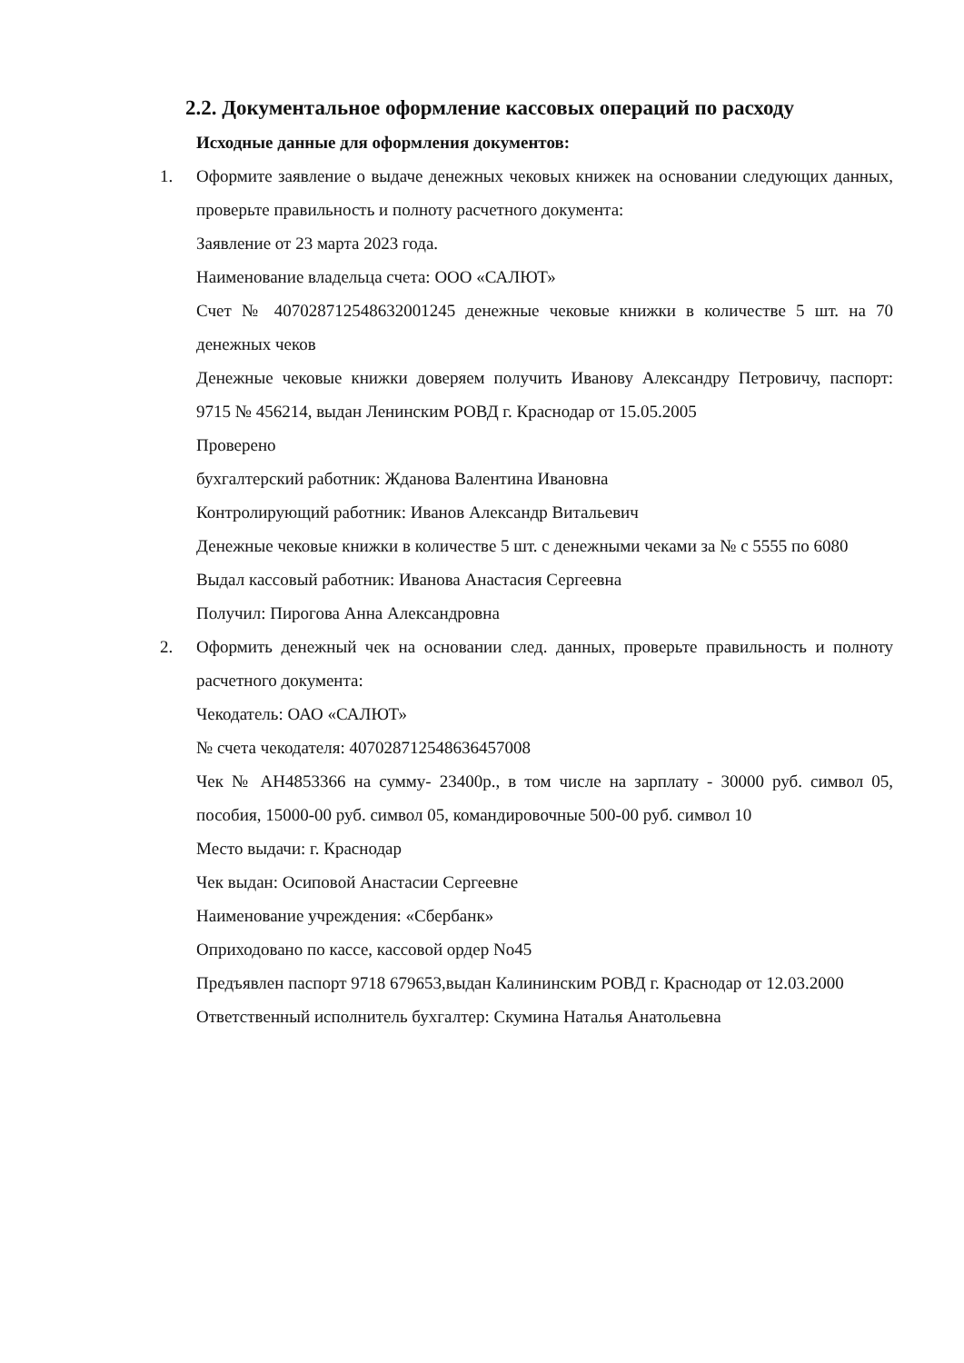2.2. Документальное оформление кассовых операций по расходу
Исходные данные для оформления документов:
1. Оформите заявление о выдаче денежных чековых книжек на основании следующих данных, проверьте правильность и полноту расчетного документа:
Заявление от 23 марта 2023 года.
Наименование владельца счета: ООО «САЛЮТ»
Счет № 40702871254863200124​5 денежные чековые книжки в количестве 5 шт. на 70 денежных чеков
Денежные чековые книжки доверяем получить Иванову Александру Петровичу, паспорт: 9715 № 456214, выдан Ленинским РОВД г. Краснодар от 15.05.2005
Проверено
бухгалтерский работник: Жданова Валентина Ивановна
Контролирующий работник: Иванов Александр Витальевич
Денежные чековые книжки в количестве 5 шт. с денежными чеками за № с 5555 по 6080
Выдал кассовый работник: Иванова Анастасия Сергеевна
Получил: Пирогова Анна Александровна
2. Оформить денежный чек на основании след. данных, проверьте правильность и полноту расчетного документа:
Чекодатель: ОАО «САЛЮТ»
№ счета чекодателя: 40702871254863645700​8
Чек № АН4853366 на сумму- 23400р., в том числе на зарплату - 30000 руб. символ 05, пособия, 15000-00 руб. символ 05, командировочные 500-00 руб. символ 10
Место выдачи: г. Краснодар
Чек выдан: Осиповой Анастасии Сергеевне
Наименование учреждения: «Сбербанк»
Оприходовано по кассе, кассовой ордер No45
Предъявлен паспорт 9718 679653,выдан Калининским РОВД г. Краснодар от 12.03.2000
Ответственный исполнитель бухгалтер: Скумина Наталья Анатольевна